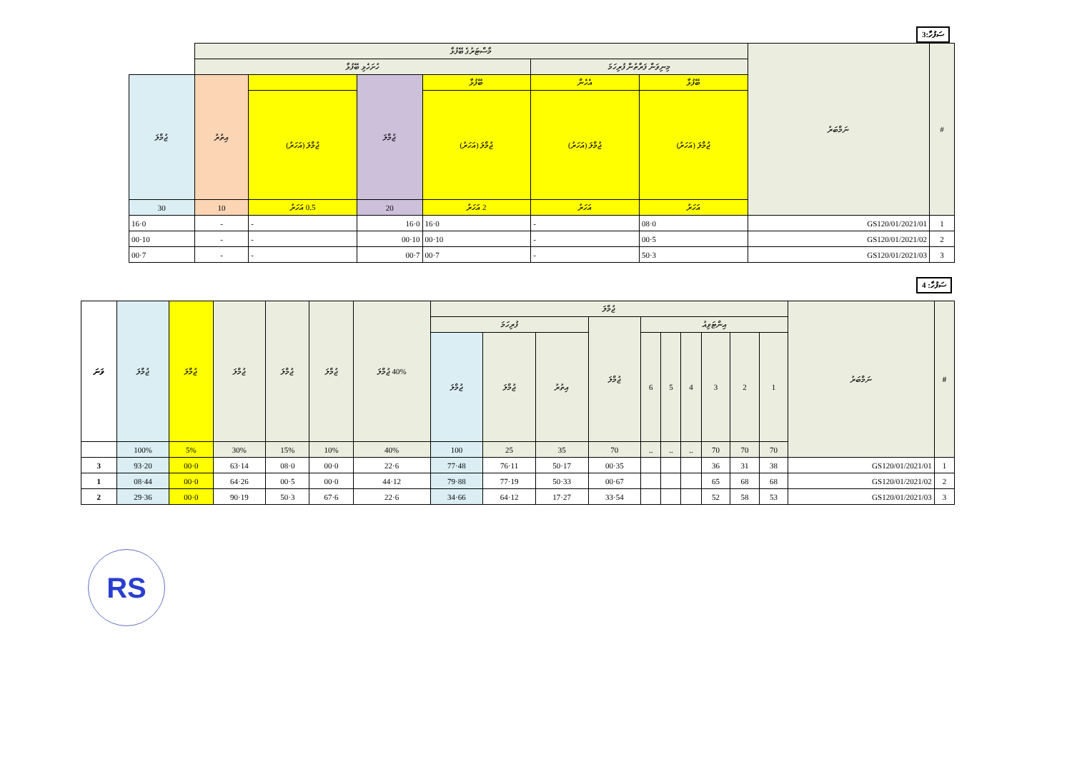3:ސަފުހާ
| # | ނަމްބަރު | މާސްޓަރުގެ ބޭފުޅާ | | | | | | |
| --- | --- | --- | --- | --- | --- | --- | --- | --- |
| | | މިނިވަން ފަރާތުން ފުރިހަމަ | | ހުށަހެޅި ބޭފުޅާ | | | | |
| | | ބޭފުޅާ | އެހެން | ބޭފުޅާ | ޖުމްލަ | | އިތުރު | ޖުމްލަ |
| | | ޖުމްލަ (އަހަރު) | ޖުމްލަ (އަހަރު) | ޖުމްލަ (އަހަރު) | | ޖުމްލަ (އަހަރު) | | |
| | | އަހަރު | އަހަރު | 2 އަހަރު | 20 | 0.5 އަހަރު | 10 | 30 |
| 1 | GS120/01/2021/01 | 0·08 | - | 0·16 | 0·16 | - | - | 0·16 |
| 2 | GS120/01/2021/02 | 5·00 | - | 10·00 | 10·00 | - | - | 10·00 |
| 3 | GS120/01/2021/03 | 3·50 | - | 7·00 | 7·00 | - | - | 7·00 |
ސަފުހާ: 4
| # | ނަމްބަރު | ޖުމްލަ | | | | | | | | | | 40% ޖުމްލަ | ޖުމްލަ | ޖުމްލަ | ޖުމްލަ | ޖުމްލަ | ޖުމްލަ | ވަނަ |
| --- | --- | --- | --- | --- | --- | --- | --- | --- | --- | --- | --- | --- | --- | --- | --- | --- | --- | --- |
| | | އިންޓަވިއު | | | | | | ޖުމްލަ | ފުރިހަމަ | | | | | | | | | |
| | | 1 | 2 | 3 | 4 | 5 | 6 | | އިތުރު | ޖުމްލަ | ޖުމްލަ | | | | | | | |
| | | 70 | 70 | 70 | .. | .. | .. | 70 | 35 | 25 | 100 | 40% | 10% | 15% | 30% | 5% | 100% | |
| 1 | GS120/01/2021/01 | 38 | 31 | 36 | | | | 35·00 | 17·50 | 11·76 | 48·77 | 6·22 | 0·00 | 0·08 | 14·63 | 0·00 | 20·93 | 3 |
| 2 | GS120/01/2021/02 | 68 | 68 | 65 | | | | 67·00 | 33·50 | 19·77 | 88·79 | 12·44 | 0·00 | 5·00 | 26·64 | 0·00 | 44·08 | 1 |
| 3 | GS120/01/2021/03 | 53 | 58 | 52 | | | | 54·33 | 27·17 | 12·64 | 66·34 | 6·22 | 6·67 | 3·50 | 19·90 | 0·00 | 36·29 | 2 |
RS